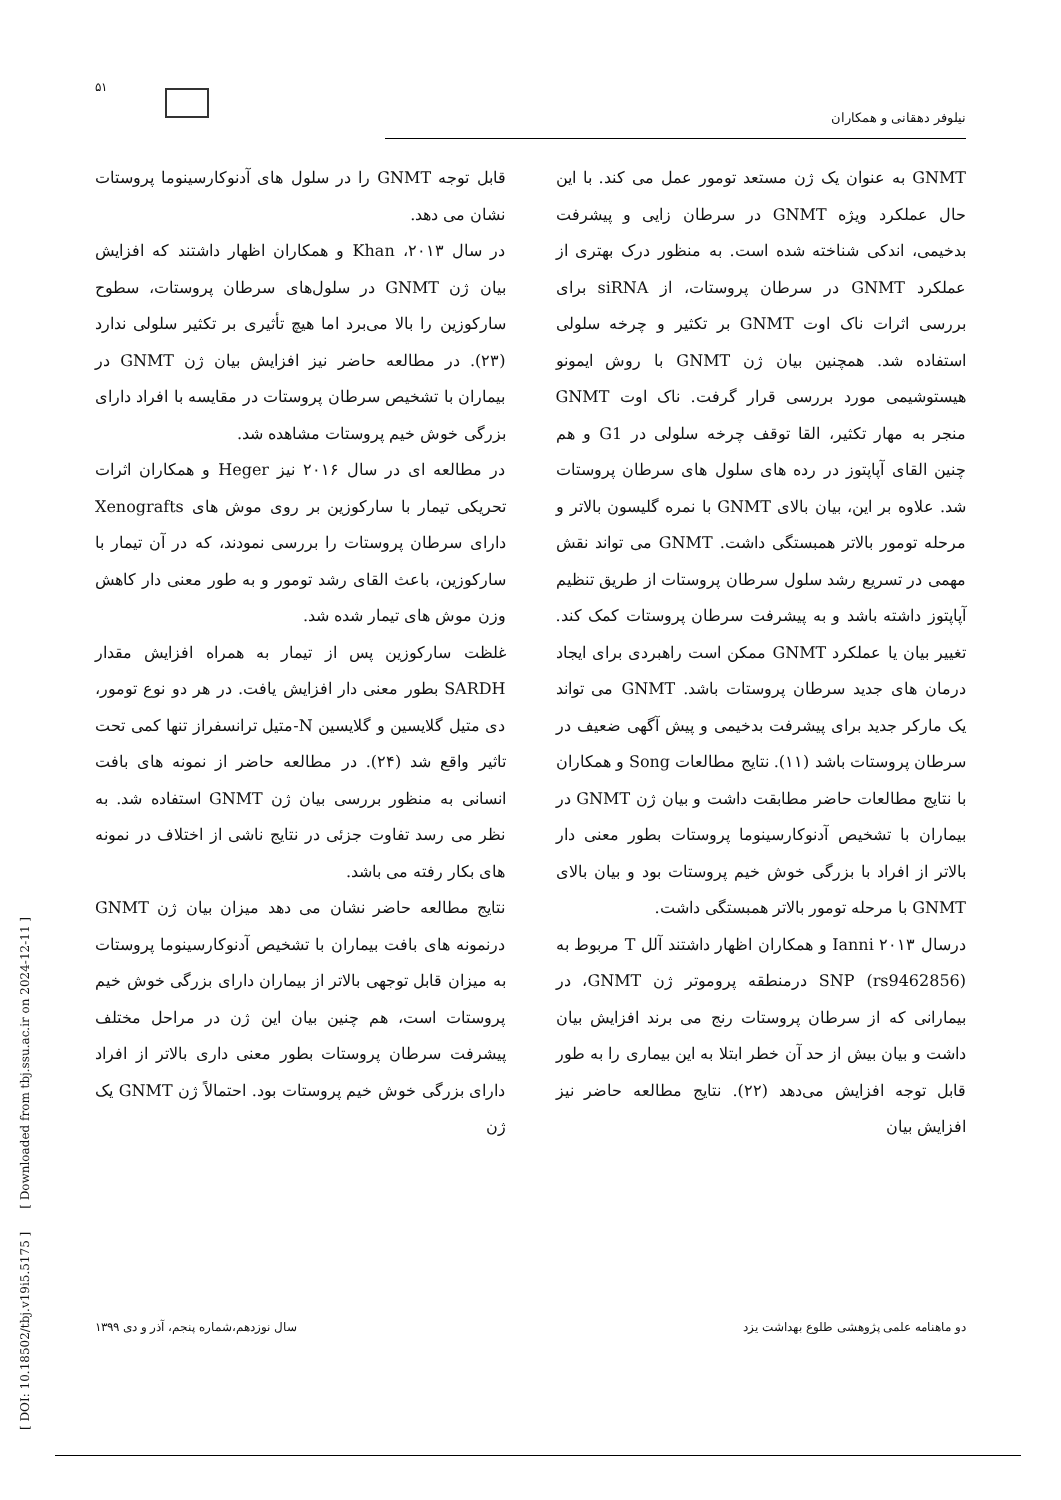۵۱
نیلوفر دهقانی و همکاران
GNMT به عنوان یک ژن مستعد تومور عمل می کند. با این حال عملکرد ویژه GNMT در سرطان زایی و پیشرفت بدخیمی، اندکی شناخته شده است. به منظور درک بهتری از عملکرد GNMT در سرطان پروستات، از siRNA برای بررسی اثرات ناک اوت GNMT بر تکثیر و چرخه سلولی استفاده شد. همچنین بیان ژن GNMT با روش ایمونو هیستوشیمی مورد بررسی قرار گرفت. ناک اوت GNMT منجر به مهار تکثیر، القا توقف چرخه سلولی در G1 و هم چنین القای آپاپتوز در رده های سلول های سرطان پروستات شد. علاوه بر این، بیان بالای GNMT با نمره گلیسون بالاتر و مرحله تومور بالاتر همبستگی داشت. GNMT می تواند نقش مهمی در تسریع رشد سلول سرطان پروستات از طریق تنظیم آپاپتوز داشته باشد و به پیشرفت سرطان پروستات کمک کند. تغییر بیان یا عملکرد GNMT ممکن است راهبردی برای ایجاد درمان های جدید سرطان پروستات باشد. GNMT می تواند یک مارکر جدید برای پیشرفت بدخیمی و پیش آگهی ضعیف در سرطان پروستات باشد (۱۱). نتایج مطالعات Song و همکاران با نتایج مطالعات حاضر مطابقت داشت و بیان ژن GNMT در بیماران با تشخیص آدنوکارسینوما پروستات بطور معنی دار بالاتر از افراد با بزرگی خوش خیم پروستات بود و بیان بالای GNMT با مرحله تومور بالاتر همبستگی داشت.
درسال ۲۰۱۳ Ianni و همکاران اظهار داشتند آلل T مربوط به SNP (rs9462856) درمنطقه پروموتر ژن GNMT، در بیمارانی که از سرطان پروستات رنج می برند افزایش بیان داشت و بیان بیش از حد آن خطر ابتلا به این بیماری را به طور قابل توجه افزایش می‌دهد (۲۲). نتایج مطالعه حاضر نیز افزایش بیان
قابل توجه GNMT را در سلول های آدنوکارسینوما پروستات نشان می دهد.
در سال ۲۰۱۳، Khan و همکاران اظهار داشتند که افزایش بیان ژن GNMT در سلول‌های سرطان پروستات، سطوح سارکوزین را بالا می‌برد اما هیچ تأثیری بر تکثیر سلولی ندارد (۲۳). در مطالعه حاضر نیز افزایش بیان ژن GNMT در بیماران با تشخیص سرطان پروستات در مقایسه با افراد دارای بزرگی خوش خیم پروستات مشاهده شد.
در مطالعه ای در سال ۲۰۱۶ نیز Heger و همکاران اثرات تحریکی تیمار با سارکوزین بر روی موش های Xenografts دارای سرطان پروستات را بررسی نمودند، که در آن تیمار با سارکوزین، باعث القای رشد تومور و به طور معنی دار کاهش وزن موش های تیمار شده شد.
غلظت سارکوزین پس از تیمار به همراه افزایش مقدار SARDH بطور معنی دار افزایش یافت. در هر دو نوع تومور، دی متیل گلایسین و گلایسین N-متیل ترانسفراز تنها کمی تحت تاثیر واقع شد (۲۴). در مطالعه حاضر از نمونه های بافت انسانی به منظور بررسی بیان ژن GNMT استفاده شد. به نظر می رسد تفاوت جزئی در نتایج ناشی از اختلاف در نمونه های بکار رفته می باشد.
نتایج مطالعه حاضر نشان می دهد میزان بیان ژن GNMT درنمونه های بافت بیماران با تشخیص آدنوکارسینوما پروستات به میزان قابل توجهی بالاتر از بیماران دارای بزرگی خوش خیم پروستات است، هم چنین بیان این ژن در مراحل مختلف پیشرفت سرطان پروستات بطور معنی داری بالاتر از افراد دارای بزرگی خوش خیم پروستات بود. احتمالاً ژن GNMT یک ژن
دو ماهنامه علمی پژوهشی طلوع بهداشت یزد سال نوزدهم،شماره پنجم، آذر و دی ۱۳۹۹
[ DOI: 10.18502/tbj.v19i5.5175 ] [ Downloaded from tbj.ssu.ac.ir on 2024-12-11 ]